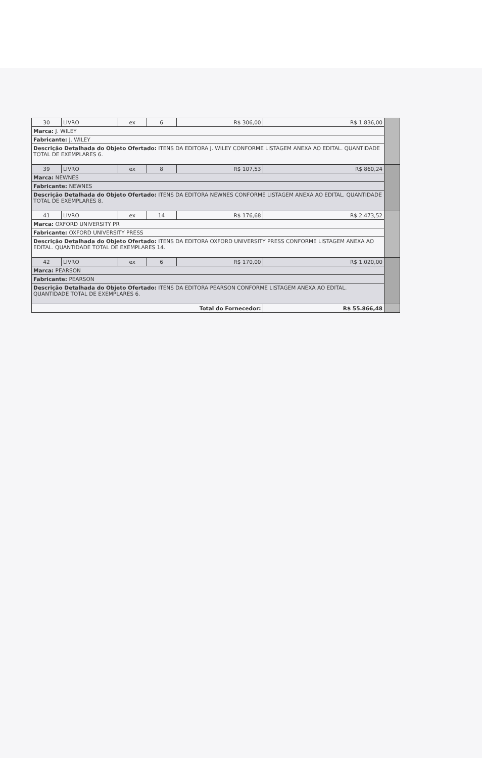| 30 | LIVRO | ex | 6 | R$ 306,00 | R$ 1.836,00 | |
| Marca: J. WILEY | | | | | | |
| Fabricante: J. WILEY | | | | | | |
| Descrição Detalhada do Objeto Ofertado: ITENS DA EDITORA J. WILEY CONFORME LISTAGEM ANEXA AO EDITAL. QUANTIDADE TOTAL DE EXEMPLARES 6. | | | | | | |
| 39 | LIVRO | ex | 8 | R$ 107,53 | R$ 860,24 | |
| Marca: NEWNES | | | | | | |
| Fabricante: NEWNES | | | | | | |
| Descrição Detalhada do Objeto Ofertado: ITENS DA EDITORA NEWNES CONFORME LISTAGEM ANEXA AO EDITAL. QUANTIDADE TOTAL DE EXEMPLARES 8. | | | | | | |
| 41 | LIVRO | ex | 14 | R$ 176,68 | R$ 2.473,52 | |
| Marca: OXFORD UNIVERSITY PR | | | | | | |
| Fabricante: OXFORD UNIVERSITY PRESS | | | | | | |
| Descrição Detalhada do Objeto Ofertado: ITENS DA EDITORA OXFORD UNIVERSITY PRESS CONFORME LISTAGEM ANEXA AO EDITAL. QUANTIDADE TOTAL DE EXEMPLARES 14. | | | | | | |
| 42 | LIVRO | ex | 6 | R$ 170,00 | R$ 1.020,00 | |
| Marca: PEARSON | | | | | | |
| Fabricante: PEARSON | | | | | | |
| Descrição Detalhada do Objeto Ofertado: ITENS DA EDITORA PEARSON CONFORME LISTAGEM ANEXA AO EDITAL. QUANTIDADE TOTAL DE EXEMPLARES 6. | | | | | | |
| Total do Fornecedor: | | | | | R$ 55.866,48 | |